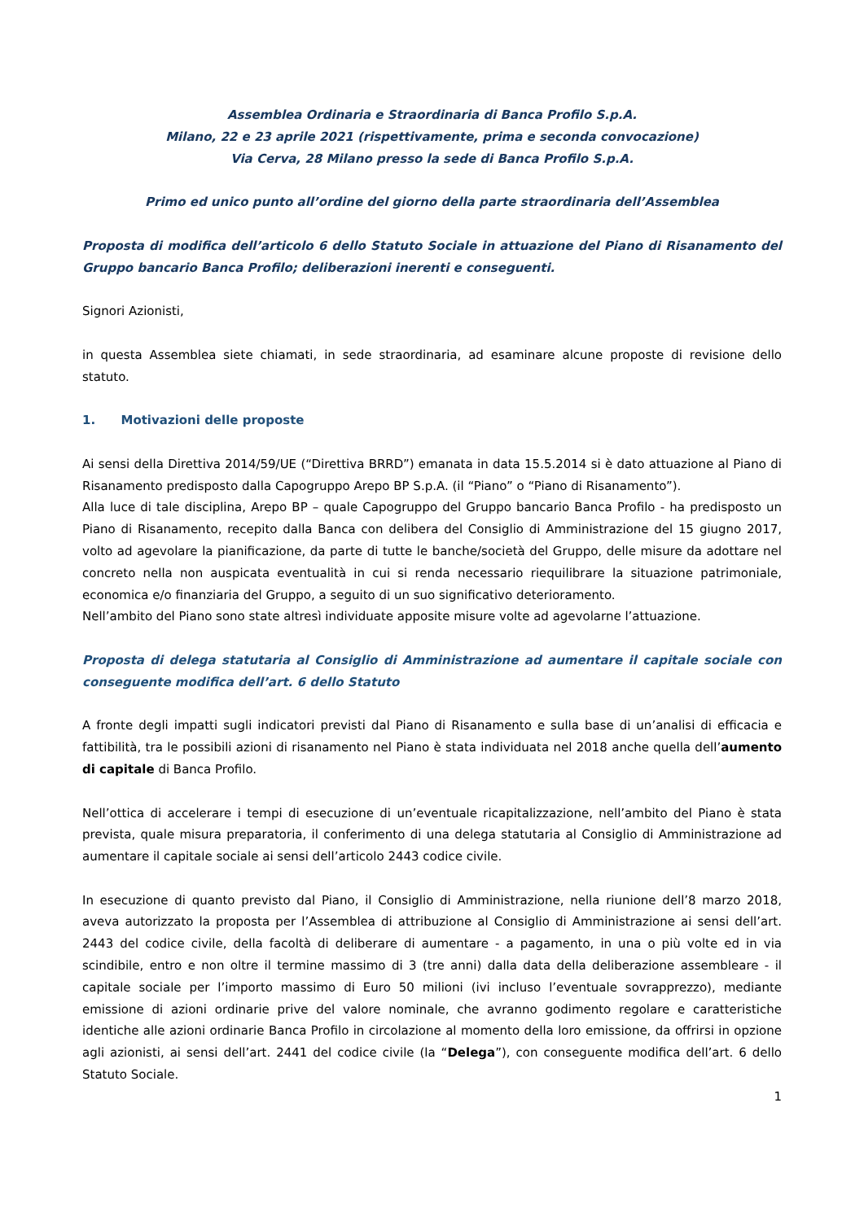Assemblea Ordinaria e Straordinaria di Banca Profilo S.p.A.
Milano, 22 e 23 aprile 2021 (rispettivamente, prima e seconda convocazione)
Via Cerva, 28 Milano presso la sede di Banca Profilo S.p.A.
Primo ed unico punto all’ordine del giorno della parte straordinaria dell’Assemblea
Proposta di modifica dell’articolo 6 dello Statuto Sociale in attuazione del Piano di Risanamento del Gruppo bancario Banca Profilo; deliberazioni inerenti e conseguenti.
Signori Azionisti,
in questa Assemblea siete chiamati, in sede straordinaria, ad esaminare alcune proposte di revisione dello statuto.
1. Motivazioni delle proposte
Ai sensi della Direttiva 2014/59/UE (“Direttiva BRRD”) emanata in data 15.5.2014 si è dato attuazione al Piano di Risanamento predisposto dalla Capogruppo Arepo BP S.p.A. (il “Piano” o “Piano di Risanamento”).
Alla luce di tale disciplina, Arepo BP – quale Capogruppo del Gruppo bancario Banca Profilo - ha predisposto un Piano di Risanamento, recepito dalla Banca con delibera del Consiglio di Amministrazione del 15 giugno 2017, volto ad agevolare la pianificazione, da parte di tutte le banche/società del Gruppo, delle misure da adottare nel concreto nella non auspicata eventualità in cui si renda necessario riequilibrare la situazione patrimoniale, economica e/o finanziaria del Gruppo, a seguito di un suo significativo deterioramento.
Nell’ambito del Piano sono state altresì individuate apposite misure volte ad agevolarne l’attuazione.
Proposta di delega statutaria al Consiglio di Amministrazione ad aumentare il capitale sociale con conseguente modifica dell’art. 6 dello Statuto
A fronte degli impatti sugli indicatori previsti dal Piano di Risanamento e sulla base di un’analisi di efficacia e fattibilità, tra le possibili azioni di risanamento nel Piano è stata individuata nel 2018 anche quella dell’aumento di capitale di Banca Profilo.
Nell’ottica di accelerare i tempi di esecuzione di un’eventuale ricapitalizzazione, nell’ambito del Piano è stata prevista, quale misura preparatoria, il conferimento di una delega statutaria al Consiglio di Amministrazione ad aumentare il capitale sociale ai sensi dell’articolo 2443 codice civile.
In esecuzione di quanto previsto dal Piano, il Consiglio di Amministrazione, nella riunione dell’8 marzo 2018, aveva autorizzato la proposta per l’Assemblea di attribuzione al Consiglio di Amministrazione ai sensi dell’art. 2443 del codice civile, della facoltà di deliberare di aumentare - a pagamento, in una o più volte ed in via scindibile, entro e non oltre il termine massimo di 3 (tre anni) dalla data della deliberazione assembleare - il capitale sociale per l’importo massimo di Euro 50 milioni (ivi incluso l’eventuale sovrapprezzo), mediante emissione di azioni ordinarie prive del valore nominale, che avranno godimento regolare e caratteristiche identiche alle azioni ordinarie Banca Profilo in circolazione al momento della loro emissione, da offrirsi in opzione agli azionisti, ai sensi dell’art. 2441 del codice civile (la “Delega”), con conseguente modifica dell’art. 6 dello Statuto Sociale.
1